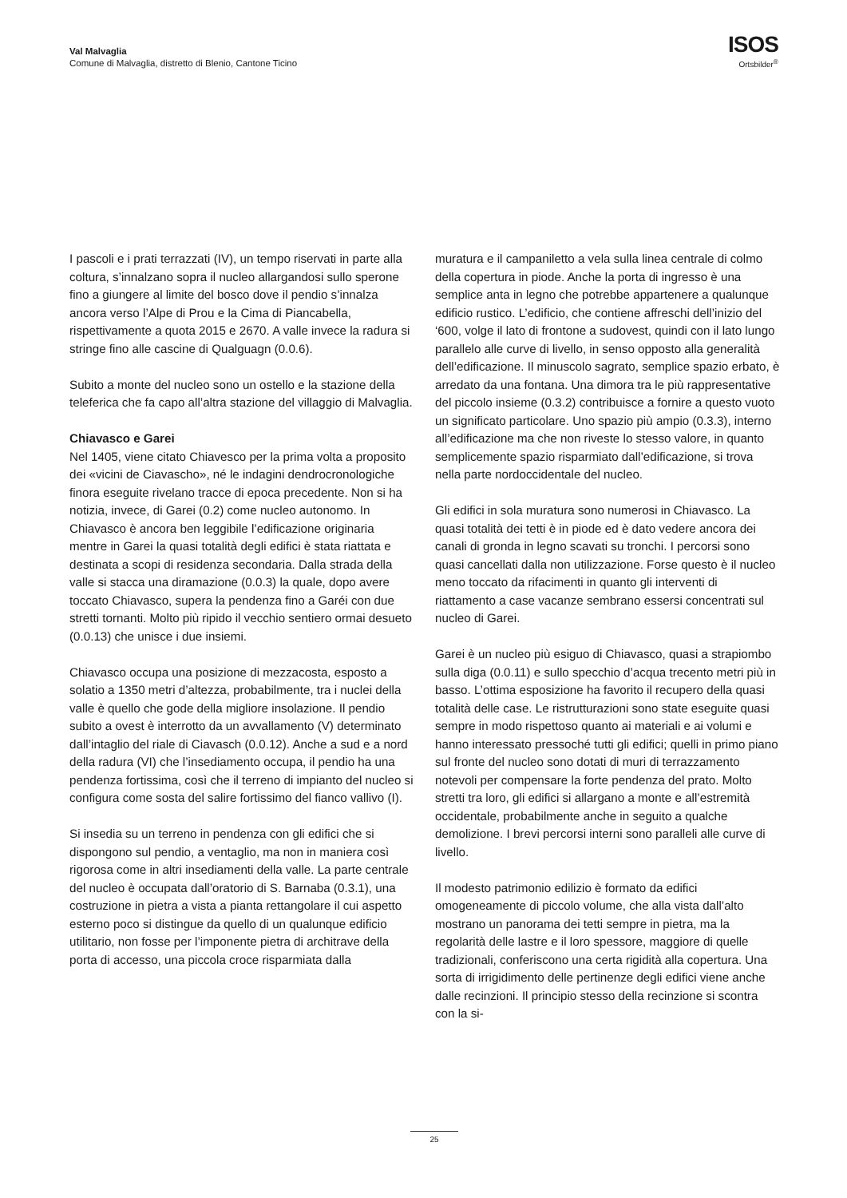Val Malvaglia
Comune di Malvaglia, distretto di Blenio, Cantone Ticino
ISOS
Ortsbilder<sup>®</sup>
I pascoli e i prati terrazzati (IV), un tempo riservati in parte alla coltura, s’innalzano sopra il nucleo allargandosi sullo sperone fino a giungere al limite del bosco dove il pendio s’innalza ancora verso l’Alpe di Prou e la Cima di Piancabella, rispettivamente a quota 2015 e 2670. A valle invece la radura si stringe fino alle cascine di Qualguagn (0.0.6).
Subito a monte del nucleo sono un ostello e la stazione della teleferica che fa capo all’altra stazione del villaggio di Malvaglia.
Chiavasco e Garei
Nel 1405, viene citato Chiavesco per la prima volta a proposito dei «vicini de Ciavascho», né le indagini dendrocronologiche finora eseguite rivelano tracce di epoca precedente. Non si ha notizia, invece, di Garei (0.2) come nucleo autonomo. In Chiavasco è ancora ben leggibile l’edificazione originaria mentre in Garei la quasi totalità degli edifici è stata riattata e destinata a scopi di residenza secondaria. Dalla strada della valle si stacca una diramazione (0.0.3) la quale, dopo avere toccato Chiavasco, supera la pendenza fino a Garéi con due stretti tornanti. Molto più ripido il vecchio sentiero ormai desueto (0.0.13) che unisce i due insiemi.
Chiavasco occupa una posizione di mezzacosta, esposto a solatio a 1350 metri d’altezza, probabilmente, tra i nuclei della valle è quello che gode della migliore insolazione. Il pendio subito a ovest è interrotto da un avvallamento (V) determinato dall’intaglio del riale di Ciavasch (0.0.12). Anche a sud e a nord della radura (VI) che l’insediamento occupa, il pendio ha una pendenza fortissima, così che il terreno di impianto del nucleo si configura come sosta del salire fortissimo del fianco vallivo (I).
Si insedia su un terreno in pendenza con gli edifici che si dispongono sul pendio, a ventaglio, ma non in maniera così rigorosa come in altri insediamenti della valle. La parte centrale del nucleo è occupata dall’oratorio di S. Barnaba (0.3.1), una costruzione in pietra a vista a pianta rettangolare il cui aspetto esterno poco si distingue da quello di un qualunque edificio utilitario, non fosse per l’imponente pietra di architrave della porta di accesso, una piccola croce risparmiata dalla
muratura e il campaniletto a vela sulla linea centrale di colmo della copertura in piode. Anche la porta di ingresso è una semplice anta in legno che potrebbe appartenere a qualunque edificio rustico. L’edificio, che contiene affreschi dell’inizio del ‘600, volge il lato di frontone a sudovest, quindi con il lato lungo parallelo alle curve di livello, in senso opposto alla generalità dell’edificazione. Il minuscolo sagrato, semplice spazio erbato, è arredato da una fontana. Una dimora tra le più rappresentative del piccolo insieme (0.3.2) contribuisce a fornire a questo vuoto un significato particolare. Uno spazio più ampio (0.3.3), interno all’edificazione ma che non riveste lo stesso valore, in quanto semplicemente spazio risparmiato dall’edificazione, si trova nella parte nordoccidentale del nucleo.
Gli edifici in sola muratura sono numerosi in Chiavasco. La quasi totalità dei tetti è in piode ed è dato vedere ancora dei canali di gronda in legno scavati su tronchi. I percorsi sono quasi cancellati dalla non utilizzazione. Forse questo è il nucleo meno toccato da rifacimenti in quanto gli interventi di riattamento a case vacanze sembrano essersi concentrati sul nucleo di Garei.
Garei è un nucleo più esiguo di Chiavasco, quasi a strapiombo sulla diga (0.0.11) e sullo specchio d’acqua trecento metri più in basso. L’ottima esposizione ha favorito il recupero della quasi totalità delle case. Le ristrutturazioni sono state eseguite quasi sempre in modo rispettoso quanto ai materiali e ai volumi e hanno interessato pressoché tutti gli edifici; quelli in primo piano sul fronte del nucleo sono dotati di muri di terrazzamento notevoli per compensare la forte pendenza del prato. Molto stretti tra loro, gli edifici si allargano a monte e all’estremità occidentale, probabilmente anche in seguito a qualche demolizione. I brevi percorsi interni sono paralleli alle curve di livello.
Il modesto patrimonio edilizio è formato da edifici omogeneamente di piccolo volume, che alla vista dall’alto mostrano un panorama dei tetti sempre in pietra, ma la regolarità delle lastre e il loro spessore, maggiore di quelle tradizionali, conferiscono una certa rigidità alla copertura. Una sorta di irrigidimento delle pertinenze degli edifici viene anche dalle recinzioni. Il principio stesso della recinzione si scontra con la si-
25